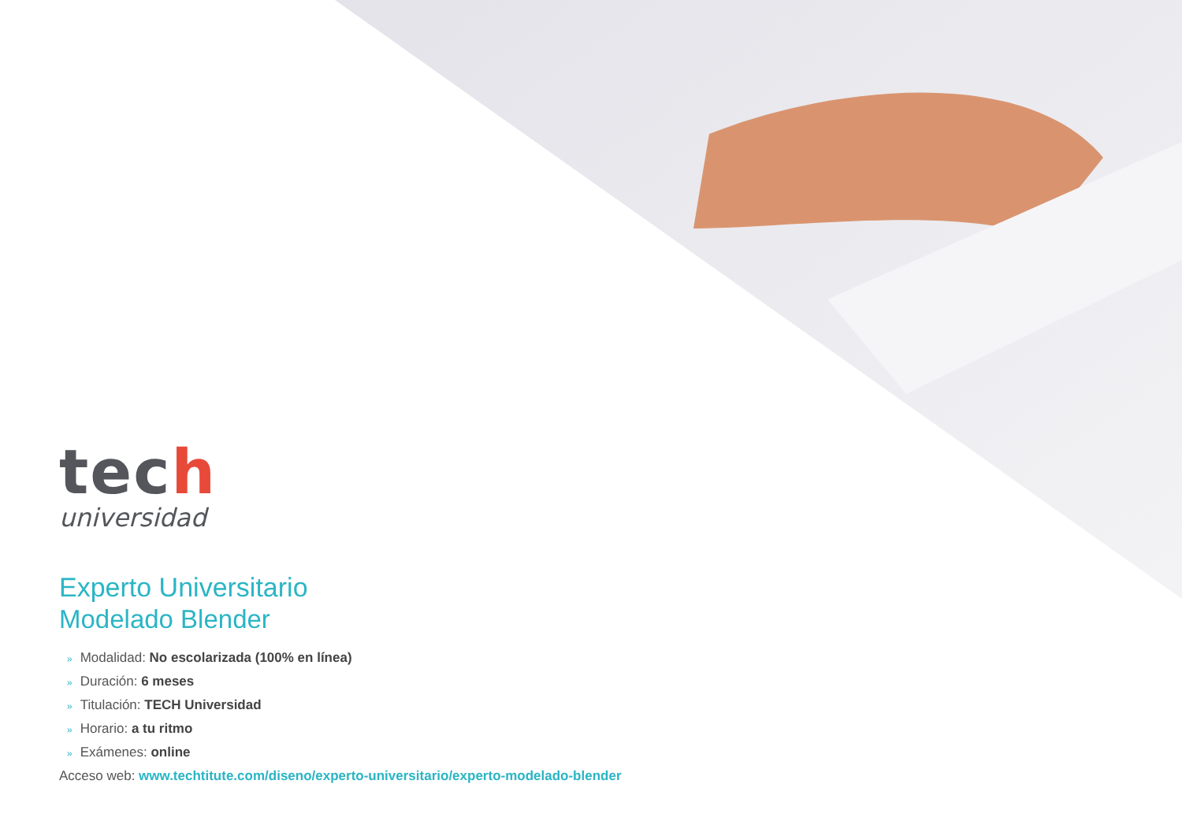tech
universidad
Experto Universitario
Modelado Blender
» Modalidad: No escolarizada (100% en línea)
» Duración: 6 meses
» Titulación: TECH Universidad
» Horario: a tu ritmo
» Exámenes: online
Acceso web: www.techtitute.com/diseno/experto-universitario/experto-modelado-blender